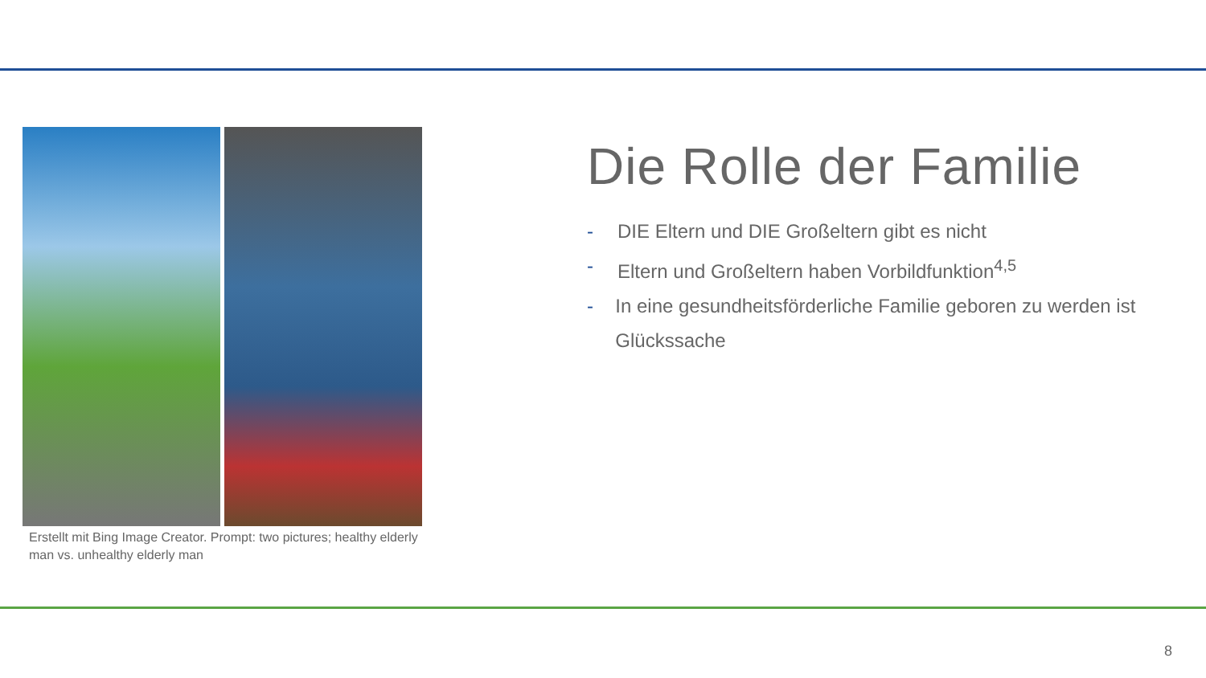Erstellt mit Bing Image Creator. Prompt: two pictures; healthy elderly man vs. unhealthy elderly man
Die Rolle der Familie
- DIE Eltern und DIE Großeltern gibt es nicht
- Eltern und Großeltern haben Vorbildfunktion<sup>4,5</sup>
- In eine gesundheitsförderliche Familie geboren zu werden ist Glückssache
8